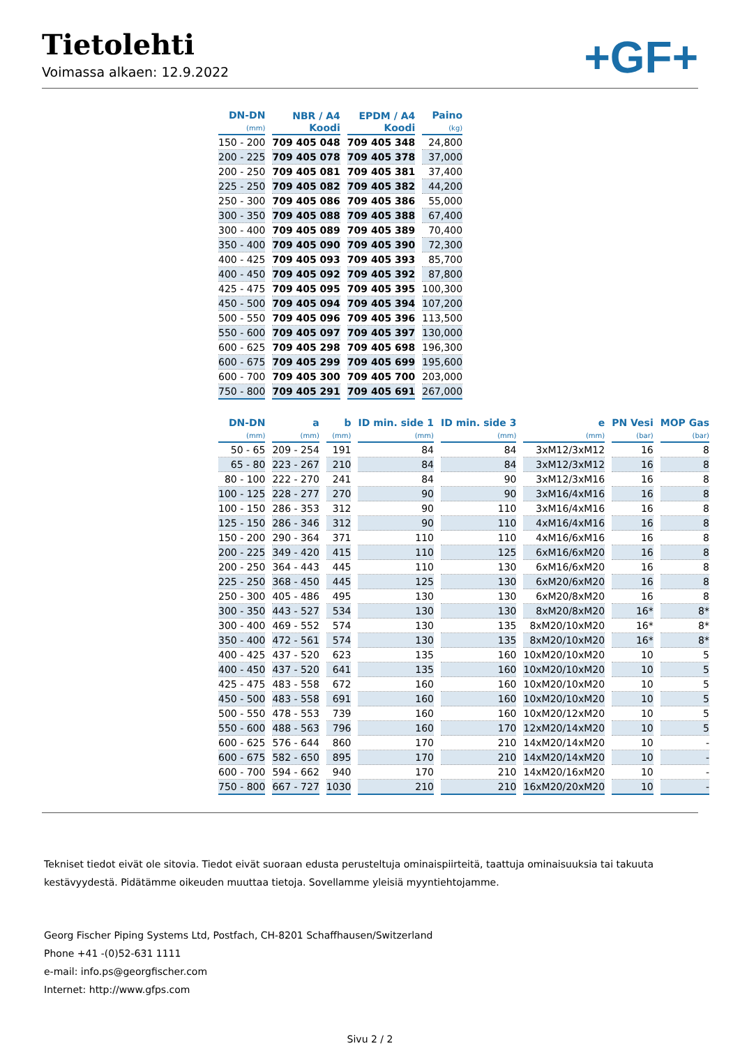Tietolehti
Voimassa alkaen: 12.9.2022
+GF+
| DN-DN (mm) | NBR / A4 Koodi | EPDM / A4 Koodi | Paino (kg) |
| --- | --- | --- | --- |
| 150 - 200 | 709 405 048 | 709 405 348 | 24,800 |
| 200 - 225 | 709 405 078 | 709 405 378 | 37,000 |
| 200 - 250 | 709 405 081 | 709 405 381 | 37,400 |
| 225 - 250 | 709 405 082 | 709 405 382 | 44,200 |
| 250 - 300 | 709 405 086 | 709 405 386 | 55,000 |
| 300 - 350 | 709 405 088 | 709 405 388 | 67,400 |
| 300 - 400 | 709 405 089 | 709 405 389 | 70,400 |
| 350 - 400 | 709 405 090 | 709 405 390 | 72,300 |
| 400 - 425 | 709 405 093 | 709 405 393 | 85,700 |
| 400 - 450 | 709 405 092 | 709 405 392 | 87,800 |
| 425 - 475 | 709 405 095 | 709 405 395 | 100,300 |
| 450 - 500 | 709 405 094 | 709 405 394 | 107,200 |
| 500 - 550 | 709 405 096 | 709 405 396 | 113,500 |
| 550 - 600 | 709 405 097 | 709 405 397 | 130,000 |
| 600 - 625 | 709 405 298 | 709 405 698 | 196,300 |
| 600 - 675 | 709 405 299 | 709 405 699 | 195,600 |
| 600 - 700 | 709 405 300 | 709 405 700 | 203,000 |
| 750 - 800 | 709 405 291 | 709 405 691 | 267,000 |
| DN-DN (mm) | a (mm) | b (mm) | ID min. side 1 (mm) | ID min. side 3 (mm) | e (mm) | PN Vesi (bar) | MOP Gas (bar) |
| --- | --- | --- | --- | --- | --- | --- | --- |
| 50 - 65 | 209 - 254 | 191 | 84 | 84 | 3xM12/3xM12 | 16 | 8 |
| 65 - 80 | 223 - 267 | 210 | 84 | 84 | 3xM12/3xM12 | 16 | 8 |
| 80 - 100 | 222 - 270 | 241 | 84 | 90 | 3xM12/3xM16 | 16 | 8 |
| 100 - 125 | 228 - 277 | 270 | 90 | 90 | 3xM16/4xM16 | 16 | 8 |
| 100 - 150 | 286 - 353 | 312 | 90 | 110 | 3xM16/4xM16 | 16 | 8 |
| 125 - 150 | 286 - 346 | 312 | 90 | 110 | 4xM16/4xM16 | 16 | 8 |
| 150 - 200 | 290 - 364 | 371 | 110 | 110 | 4xM16/6xM16 | 16 | 8 |
| 200 - 225 | 349 - 420 | 415 | 110 | 125 | 6xM16/6xM20 | 16 | 8 |
| 200 - 250 | 364 - 443 | 445 | 110 | 130 | 6xM16/6xM20 | 16 | 8 |
| 225 - 250 | 368 - 450 | 445 | 125 | 130 | 6xM20/6xM20 | 16 | 8 |
| 250 - 300 | 405 - 486 | 495 | 130 | 130 | 6xM20/8xM20 | 16 | 8 |
| 300 - 350 | 443 - 527 | 534 | 130 | 130 | 8xM20/8xM20 | 16* | 8* |
| 300 - 400 | 469 - 552 | 574 | 130 | 135 | 8xM20/10xM20 | 16* | 8* |
| 350 - 400 | 472 - 561 | 574 | 130 | 135 | 8xM20/10xM20 | 16* | 8* |
| 400 - 425 | 437 - 520 | 623 | 135 | 160 | 10xM20/10xM20 | 10 | 5 |
| 400 - 450 | 437 - 520 | 641 | 135 | 160 | 10xM20/10xM20 | 10 | 5 |
| 425 - 475 | 483 - 558 | 672 | 160 | 160 | 10xM20/10xM20 | 10 | 5 |
| 450 - 500 | 483 - 558 | 691 | 160 | 160 | 10xM20/10xM20 | 10 | 5 |
| 500 - 550 | 478 - 553 | 739 | 160 | 160 | 10xM20/12xM20 | 10 | 5 |
| 550 - 600 | 488 - 563 | 796 | 160 | 170 | 12xM20/14xM20 | 10 | 5 |
| 600 - 625 | 576 - 644 | 860 | 170 | 210 | 14xM20/14xM20 | 10 | - |
| 600 - 675 | 582 - 650 | 895 | 170 | 210 | 14xM20/14xM20 | 10 | - |
| 600 - 700 | 594 - 662 | 940 | 170 | 210 | 14xM20/16xM20 | 10 | - |
| 750 - 800 | 667 - 727 | 1030 | 210 | 210 | 16xM20/20xM20 | 10 | - |
Tekniset tiedot eivät ole sitovia. Tiedot eivät suoraan edusta perusteltuja ominaispiirteitä, taattuja ominaisuuksia tai takuuta kestävyydestä. Pidätämme oikeuden muuttaa tietoja. Sovellamme yleisiä myyntiehtojamme.
Georg Fischer Piping Systems Ltd, Postfach, CH-8201 Schaffhausen/Switzerland
Phone +41 -(0)52-631 1111
e-mail: info.ps@georgfischer.com
Internet: http://www.gfps.com
Sivu 2 / 2